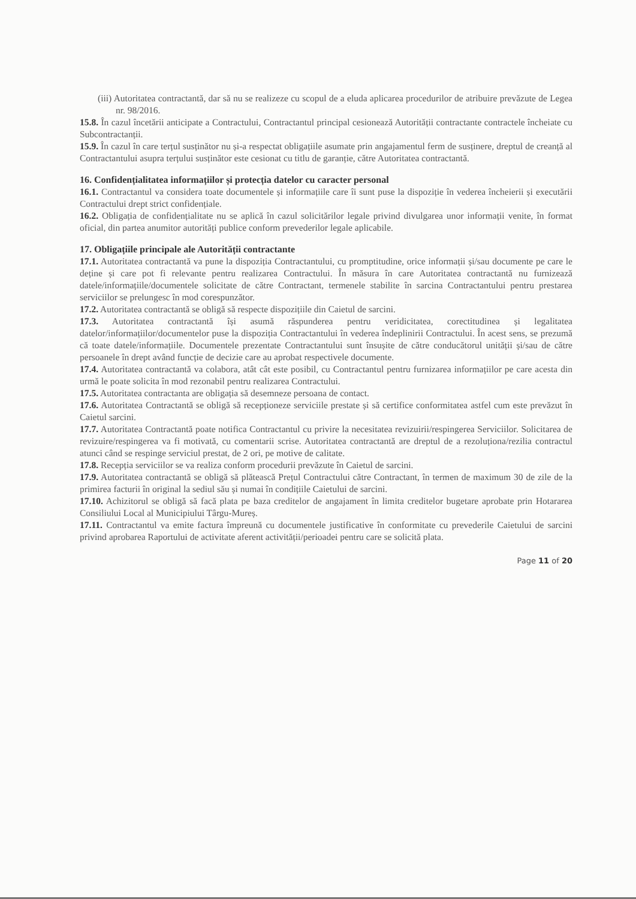(iii) Autoritatea contractantă, dar să nu se realizeze cu scopul de a eluda aplicarea procedurilor de atribuire prevăzute de Legea nr. 98/2016.
15.8. În cazul încetării anticipate a Contractului, Contractantul principal cesionează Autorității contractante contractele încheiate cu Subcontractanții.
15.9. În cazul în care terțul susținător nu și-a respectat obligațiile asumate prin angajamentul ferm de susținere, dreptul de creanță al Contractantului asupra terțului susținător este cesionat cu titlu de garanție, către Autoritatea contractantă.
16. Confidențialitatea informațiilor și protecția datelor cu caracter personal
16.1. Contractantul va considera toate documentele și informațiile care îi sunt puse la dispoziție în vederea încheierii și executării Contractului drept strict confidențiale.
16.2. Obligația de confidențialitate nu se aplică în cazul solicitărilor legale privind divulgarea unor informații venite, în format oficial, din partea anumitor autorități publice conform prevederilor legale aplicabile.
17. Obligațiile principale ale Autorității contractante
17.1. Autoritatea contractantă va pune la dispoziția Contractantului, cu promptitudine, orice informații și/sau documente pe care le deține și care pot fi relevante pentru realizarea Contractului. În măsura în care Autoritatea contractantă nu furnizează datele/informațiile/documentele solicitate de către Contractant, termenele stabilite în sarcina Contractantului pentru prestarea serviciilor se prelungesc în mod corespunzător.
17.2. Autoritatea contractantă se obligă să respecte dispozițiile din Caietul de sarcini.
17.3. Autoritatea contractantă își asumă răspunderea pentru veridicitatea, corectitudinea și legalitatea datelor/informațiilor/documentelor puse la dispoziția Contractantului în vederea îndeplinirii Contractului. În acest sens, se prezumă că toate datele/informațiile. Documentele prezentate Contractantului sunt însușite de către conducătorul unității și/sau de către persoanele în drept având funcție de decizie care au aprobat respectivele documente.
17.4. Autoritatea contractantă va colabora, atât cât este posibil, cu Contractantul pentru furnizarea informațiilor pe care acesta din urmă le poate solicita în mod rezonabil pentru realizarea Contractului.
17.5. Autoritatea contractanta are obligația să desemneze persoana de contact.
17.6. Autoritatea Contractantă se obligă să recepționeze serviciile prestate și să certifice conformitatea astfel cum este prevăzut în Caietul sarcini.
17.7. Autoritatea Contractantă poate notifica Contractantul cu privire la necesitatea revizuirii/respingerea Serviciilor. Solicitarea de revizuire/respingerea va fi motivată, cu comentarii scrise. Autoritatea contractantă are dreptul de a rezoluționa/rezilia contractul atunci când se respinge serviciul prestat, de 2 ori, pe motive de calitate.
17.8. Recepția serviciilor se va realiza conform procedurii prevăzute în Caietul de sarcini.
17.9. Autoritatea contractantă se obligă să plătească Prețul Contractului către Contractant, în termen de maximum 30 de zile de la primirea facturii în original la sediul său și numai în condițiile Caietului de sarcini.
17.10. Achizitorul se obligă să facă plata pe baza creditelor de angajament în limita creditelor bugetare aprobate prin Hotararea Consiliului Local al Municipiului Târgu-Mureș.
17.11. Contractantul va emite factura împreună cu documentele justificative în conformitate cu prevederile Caietului de sarcini privind aprobarea Raportului de activitate aferent activității/perioadei pentru care se solicită plata.
Page 11 of 20